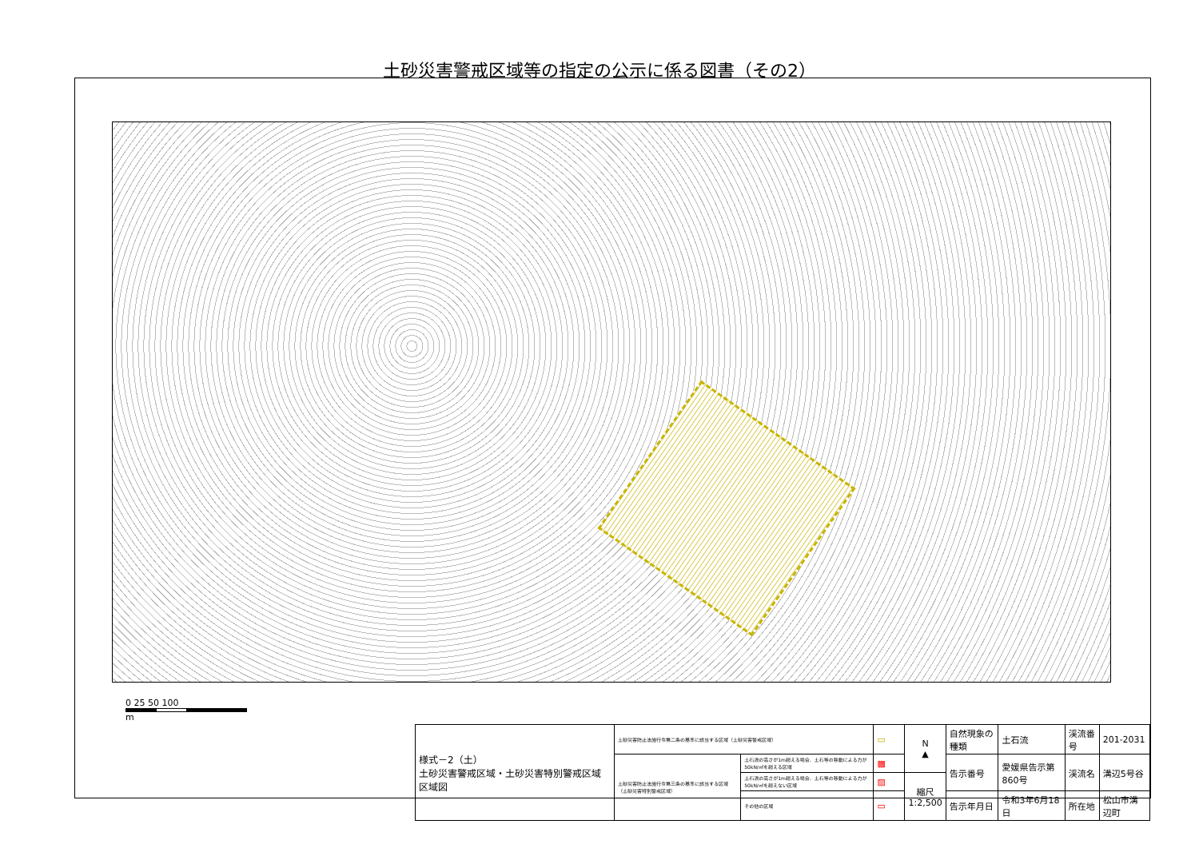土砂災害警戒区域等の指定の公示に係る図書（その2）
0 25 50 100
m
| 様式－2（土） 土砂災害警戒区域・土砂災害特別警戒区域 区域図 | 土砂災害防止法施行令第二条の基準に該当する区域（土砂災害警戒区域） | | ▭ | N ▲ | 自然現象の種類 | 土石流 | 渓流番号 | 201-2031 |
| | 土砂災害防止法施行令第三条の基準に該当する区域（土砂災害特別警戒区域） | 土石流の高さが1m超える場合、土石等の移動による力が50kN/㎡を超える区域 | ▩ | | 告示番号 | 愛媛県告示第860号 | 渓流名 | 溝辺5号谷 |
| | | 土石流の高さが1m超える場合、土石等の移動による力が50kN/㎡を超えない区域 | ▨ | 縮尺 1:2,500 | | | | |
| | | その他の区域 | ▭ | | 告示年月日 | 令和3年6月18日 | 所在地 | 松山市溝辺町 |